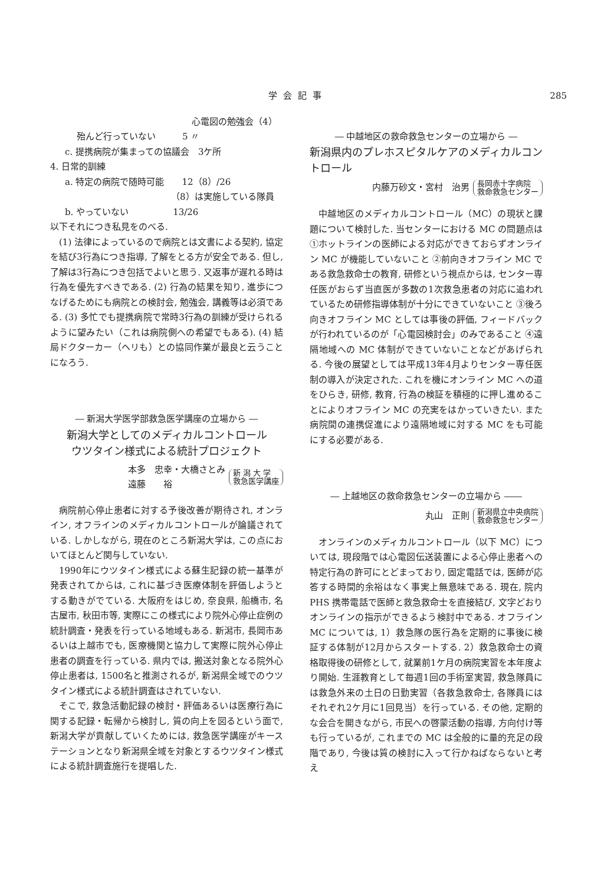学会記事 285
心電図の勉強会（4）
殆んど行っていない　　　5 〃
c. 提携病院が集まっての協議会　3ケ所
4. 日常的訓練
a. 特定の病院で随時可能　　12（8）/26
（8）は実施している隊員
b. やっていない　　　　　13/26
以下それにつき私見をのべる.
(1) 法律によっているので病院とは文書による契約, 協定を結び3行為につき指導, 了解をとる方が安全である. 但し, 了解は3行為につき包括でよいと思う. 又返事が遅れる時は行為を優先すべきである. (2) 行為の結果を知り, 進歩につなげるためにも病院との検討会, 勉強会, 講義等は必須である. (3) 多忙でも提携病院で常時3行為の訓練が受けられるように望みたい（これは病院側への希望でもある). (4) 結局ドクターカー（ヘリも）との協同作業が最良と云うことになろう.
― 新潟大学医学部救急医学講座の立場から ―
新潟大学としてのメディカルコントロール
ウツタイン様式による統計プロジェクト
本多　忠幸・大橋さとみ
遠藤　　裕 新 潟 大 学
救急医学講座
病院前心停止患者に対する予後改善が期待され, オンライン, オフラインのメディカルコントロールが論議されている. しかしながら, 現在のところ新潟大学は, この点においてほとんど関与していない.
1990年にウツタイン様式による蘇生記録の統一基準が発表されてからは, これに基づき医療体制を評価しようとする動きがでている. 大阪府をはじめ, 奈良県, 船橋市, 名古屋市, 秋田市等, 実際にこの様式により院外心停止症例の統計調査・発表を行っている地域もある. 新潟市, 長岡市あるいは上越市でも, 医療機関と協力して実際に院外心停止患者の調査を行っている. 県内では, 搬送対象となる院外心停止患者は, 1500名と推測されるが, 新潟県全域でのウツタイン様式による統計調査はされていない.
そこで, 救急活動記録の検討・評価あるいは医療行為に関する記録・転帰から検討し, 質の向上を図るという面で, 新潟大学が貢献していくためには, 救急医学講座がキーステーションとなり新潟県全域を対象とするウツタイン様式による統計調査施行を提唱した.
― 中越地区の救命救急センターの立場から ―
新潟県内のプレホスピタルケアのメディカルコントロール
内藤万砂文・宮村　治男 長岡赤十字病院
救命救急センター
中越地区のメディカルコントロール（MC）の現状と課題について検討した. 当センターにおける MC の問題点は①ホットラインの医師による対応ができておらずオンライン MC が機能していないこと ②前向きオフライン MC である救急救命士の教育, 研修という視点からは, センター専任医がおらず当直医が多数の1次救急患者の対応に追われているため研修指導体制が十分にできていないこと ③後ろ向きオフライン MC としては事後の評価, フィードバックが行われているのが「心電図検討会」のみであること ④遠隔地域への MC 体制ができていないことなどがあげられる. 今後の展望としては平成13年4月よりセンター専任医制の導入が決定された. これを機にオンライン MC への道をひらき, 研修, 教育, 行為の検証を積極的に押し進めることによりオフライン MC の充実をはかっていきたい. また病院間の連携促進により遠隔地域に対する MC をも可能にする必要がある.
― 上越地区の救命救急センターの立場から ――
丸山　正則 新潟県立中央病院
救命救急センター
オンラインのメディカルコントロール（以下 MC）については, 現段階では心電図伝送装置による心停止患者への特定行為の許可にとどまっており, 固定電話では, 医師が応答する時間的余裕はなく事実上無意味である. 現在, 院内 PHS 携帯電話で医師と救急救命士を直接結び, 文字どおりオンラインの指示ができるよう検討中である. オフライン MC については, 1）救急隊の医行為を定期的に事後に検証する体制が12月からスタートする. 2）救急救命士の資格取得後の研修として, 就業前1ケ月の病院実習を本年度より開始. 生涯教育として毎週1回の手術室実習, 救急隊員には救急外来の土日の日勤実習（各救急救命士, 各隊員にはそれぞれ2ケ月に1回見当）を行っている. その他, 定期的な会合を開きながら, 市民への啓蒙活動の指導, 方向付け等も行っているが, これまでの MC は全般的に量的充足の段階であり, 今後は質の検討に入って行かねばならないと考え